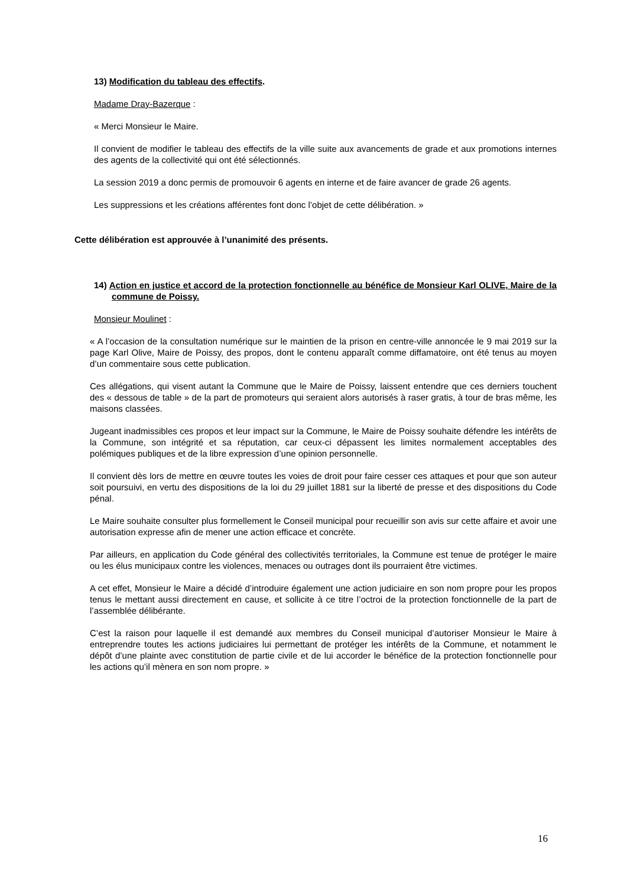13) Modification du tableau des effectifs.
Madame Dray-Bazerque :
« Merci Monsieur le Maire.
Il convient de modifier le tableau des effectifs de la ville suite aux avancements de grade et aux promotions internes des agents de la collectivité qui ont été sélectionnés.
La session 2019 a donc permis de promouvoir 6 agents en interne et de faire avancer de grade 26 agents.
Les suppressions et les créations afférentes font donc l’objet de cette délibération. »
Cette délibération est approuvée à l’unanimité des présents.
14) Action en justice et accord de la protection fonctionnelle au bénéfice de Monsieur Karl OLIVE, Maire de la commune de Poissy.
Monsieur Moulinet :
« A l’occasion de la consultation numérique sur le maintien de la prison en centre-ville annoncée le 9 mai 2019 sur la page Karl Olive, Maire de Poissy, des propos, dont le contenu apparaît comme diffamatoire, ont été tenus au moyen d’un commentaire sous cette publication.
Ces allégations, qui visent autant la Commune que le Maire de Poissy, laissent entendre que ces derniers touchent des « dessous de table » de la part de promoteurs qui seraient alors autorisés à raser gratis, à tour de bras même, les maisons classées.
Jugeant inadmissibles ces propos et leur impact sur la Commune, le Maire de Poissy souhaite défendre les intérêts de la Commune, son intégrité et sa réputation, car ceux-ci dépassent les limites normalement acceptables des polémiques publiques et de la libre expression d’une opinion personnelle.
Il convient dès lors de mettre en œuvre toutes les voies de droit pour faire cesser ces attaques et pour que son auteur soit poursuivi, en vertu des dispositions de la loi du 29 juillet 1881 sur la liberté de presse et des dispositions du Code pénal.
Le Maire souhaite consulter plus formellement le Conseil municipal pour recueillir son avis sur cette affaire et avoir une autorisation expresse afin de mener une action efficace et concrète.
Par ailleurs, en application du Code général des collectivités territoriales, la Commune est tenue de protéger le maire ou les élus municipaux contre les violences, menaces ou outrages dont ils pourraient être victimes.
A cet effet, Monsieur le Maire a décidé d’introduire également une action judiciaire en son nom propre pour les propos tenus le mettant aussi directement en cause, et sollicite à ce titre l’octroi de la protection fonctionnelle de la part de l’assemblée délibérante.
C’est la raison pour laquelle il est demandé aux membres du Conseil municipal d’autoriser Monsieur le Maire à entreprendre toutes les actions judiciaires lui permettant de protéger les intérêts de la Commune, et notamment le dépôt d’une plainte avec constitution de partie civile et de lui accorder le bénéfice de la protection fonctionnelle pour les actions qu’il mènera en son nom propre. »
16